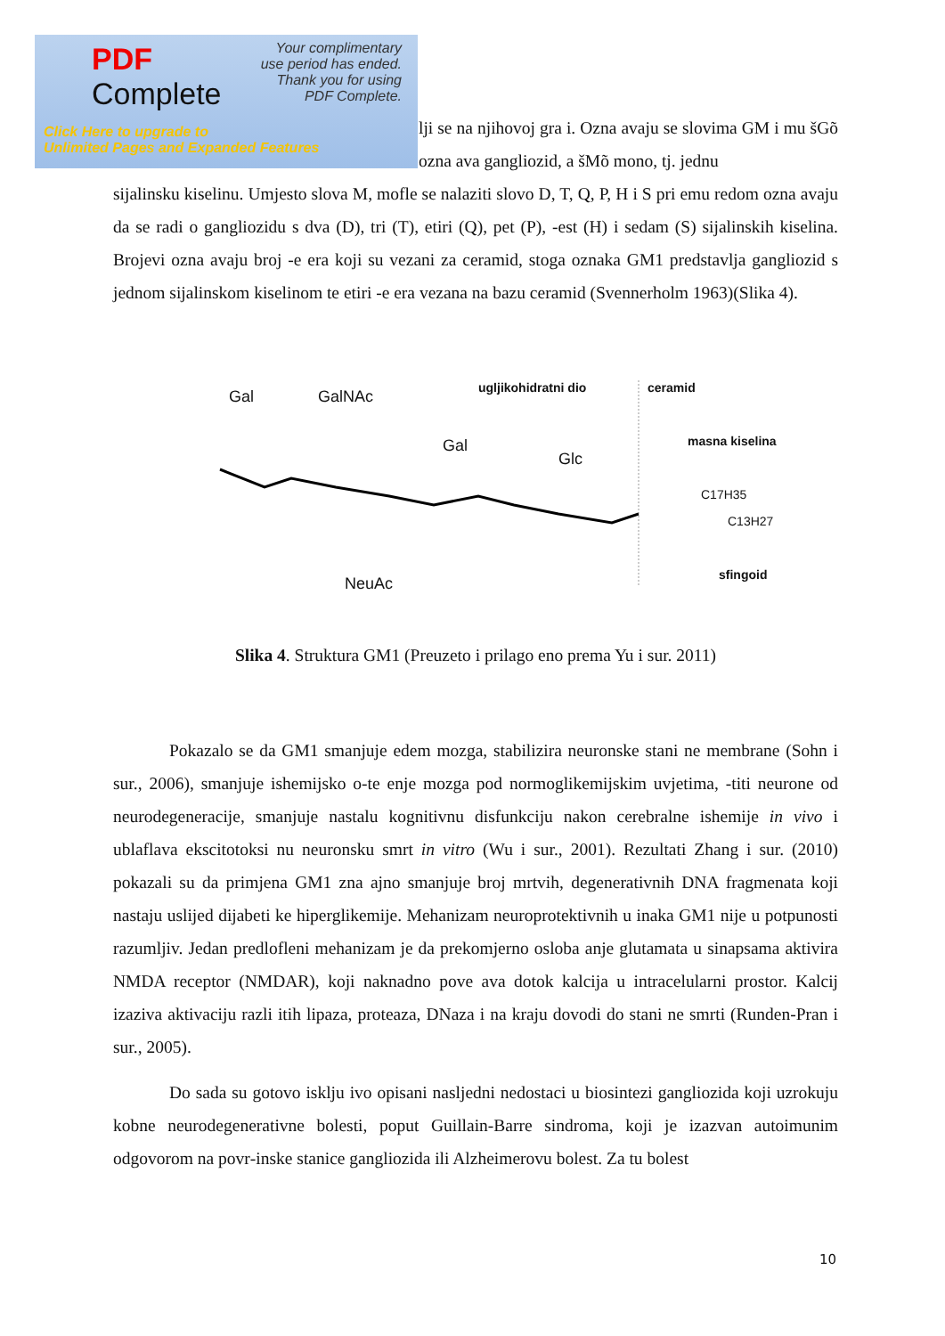PDF
Complete
Your complimentary
use period has ended.
Thank you for using
PDF Complete.
Click Here to upgrade to
Unlimited Pages and Expanded Features
lji se na njihovoj gra i. Ozna avaju se slovima GM i mu šGõ ozna ava gangliozid, a šMõ mono, tj. jednu
sijalinsku kiselinu. Umjesto slova M, mofle se nalaziti slovo D, T, Q, P, H i S pri emu redom ozna avaju da se radi o gangliozidu s dva (D), tri (T), etiri (Q), pet (P), ‑est (H) i sedam (S) sijalinskih kiselina. Brojevi ozna avaju broj ‑e era koji su vezani za ceramid, stoga oznaka GM1 predstavlja gangliozid s jednom sijalinskom kiselinom te etiri ‑e era vezana na bazu ceramid (Svennerholm 1963)(Slika 4).
Gal GalNAc
ugljikohidratni dio ceramid
masna kiselina Gal
Glc
C17H35
C13H27
NeuAc
sfingoid
Slika 4. Struktura GM1 (Preuzeto i prilago eno prema Yu i sur. 2011)
Pokazalo se da GM1 smanjuje edem mozga, stabilizira neuronske stani ne membrane (Sohn i sur., 2006), smanjuje ishemijsko o‑te enje mozga pod normoglikemijskim uvjetima, ‑titi neurone od neurodegeneracije, smanjuje nastalu kognitivnu disfunkciju nakon cerebralne ishemije in vivo i ublaflava ekscitotoksi nu neuronsku smrt in vitro (Wu i sur., 2001). Rezultati Zhang i sur. (2010) pokazali su da primjena GM1 zna ajno smanjuje broj mrtvih, degenerativnih DNA fragmenata koji nastaju uslijed dijabeti ke hiperglikemije. Mehanizam neuroprotektivnih u inaka GM1 nije u potpunosti razumljiv. Jedan predlofleni mehanizam je da prekomjerno osloba anje glutamata u sinapsama aktivira NMDA receptor (NMDAR), koji naknadno pove ava dotok kalcija u intracelularni prostor. Kalcij izaziva aktivaciju razli itih lipaza, proteaza, DNaza i na kraju dovodi do stani ne smrti (Runden-Pran i sur., 2005).
Do sada su gotovo isklju ivo opisani nasljedni nedostaci u biosintezi gangliozida koji uzrokuju kobne neurodegenerativne bolesti, poput Guillain-Barre sindroma, koji je izazvan autoimunim odgovorom na povr‑inske stanice gangliozida ili Alzheimerovu bolest. Za tu bolest
10